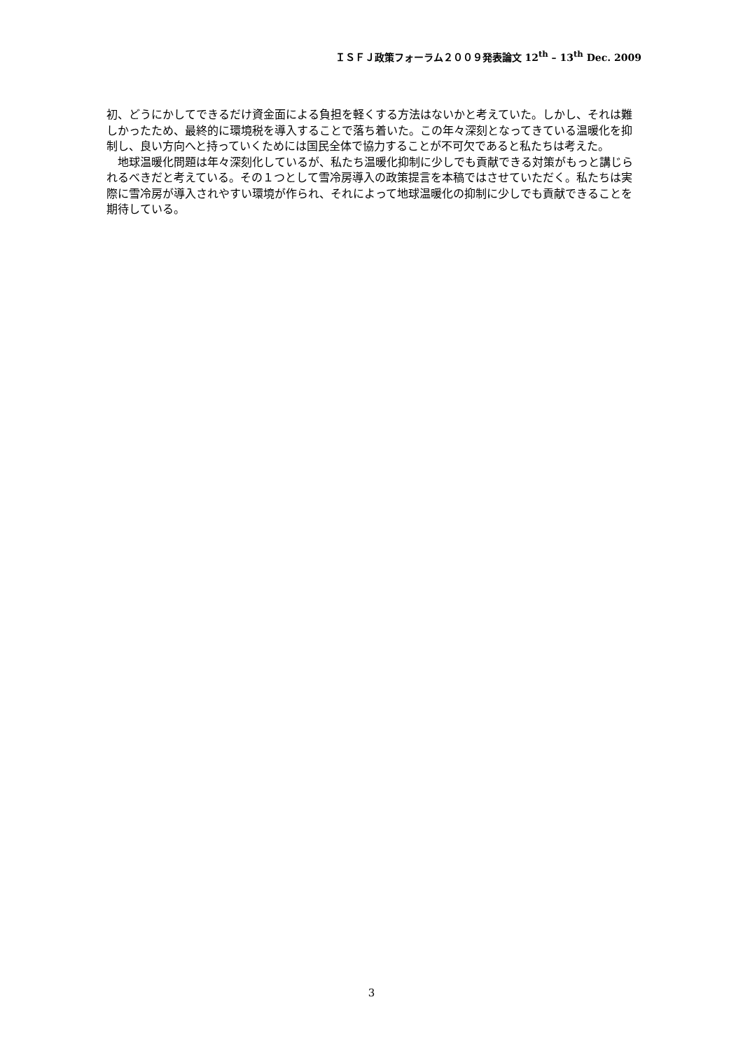ＩＳＦＪ政策フォーラム２００９発表論文 12<sup>th</sup> – 13<sup>th</sup> Dec. 2009
初、どうにかしてできるだけ資金面による負担を軽くする方法はないかと考えていた。しかし、それは難しかったため、最終的に環境税を導入することで落ち着いた。この年々深刻となってきている温暖化を抑制し、良い方向へと持っていくためには国民全体で協力することが不可欠であると私たちは考えた。
　地球温暖化問題は年々深刻化しているが、私たち温暖化抑制に少しでも貢献できる対策がもっと講じられるべきだと考えている。その１つとして雪冷房導入の政策提言を本稿ではさせていただく。私たちは実際に雪冷房が導入されやすい環境が作られ、それによって地球温暖化の抑制に少しでも貢献できることを期待している。
3